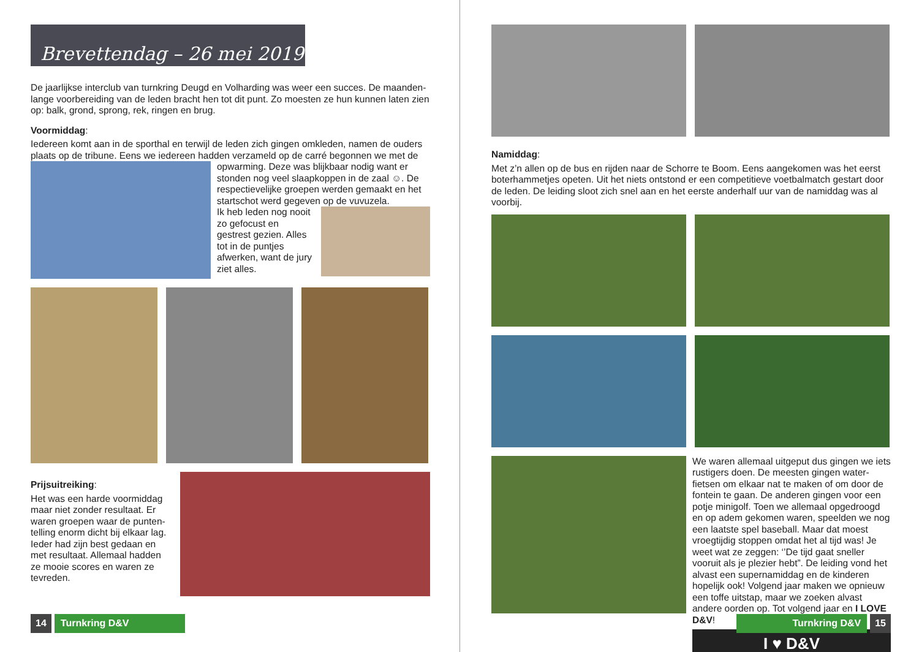Brevettendag – 26 mei 2019
De jaarlijkse interclub van turnkring Deugd en Volharding was weer een succes. De maanden-lange voorbereiding van de leden bracht hen tot dit punt. Zo moesten ze hun kunnen laten zien op: balk, grond, sprong, rek, ringen en brug.
Voormiddag:
Iedereen komt aan in de sporthal en terwijl de leden zich gingen omkleden, namen de ouders plaats op de tribune. Eens we iedereen hadden verzameld op de carré begonnen we met de
opwarming. Deze was blijkbaar nodig want er stonden nog veel slaapkoppen in de zaal ☺. De respectievelijke groepen werden gemaakt en het startschot werd gegeven op de vuvuzela.
Ik heb leden nog nooit zo gefocust en gestrest gezien. Alles tot in de puntjes afwerken, want de jury ziet alles.
Prijsuitreiking:
Het was een harde voormiddag maar niet zonder resultaat. Er waren groepen waar de punten-telling enorm dicht bij elkaar lag. Ieder had zijn best gedaan en met resultaat. Allemaal hadden ze mooie scores en waren ze tevreden.
14 Turnkring D&V
Namiddag:
Met z’n allen op de bus en rijden naar de Schorre te Boom. Eens aangekomen was het eerst boterhammetjes opeten. Uit het niets ontstond er een competitieve voetbalmatch gestart door de leden. De leiding sloot zich snel aan en het eerste anderhalf uur van de namiddag was al voorbij.
We waren allemaal uitgeput dus gingen we iets rustigers doen. De meesten gingen water-fietsen om elkaar nat te maken of om door de fontein te gaan. De anderen gingen voor een potje minigolf. Toen we allemaal opgedroogd en op adem gekomen waren, speelden we nog een laatste spel baseball. Maar dat moest vroegtijdig stoppen omdat het al tijd was! Je weet wat ze zeggen: ‘’De tijd gaat sneller vooruit als je plezier hebt”. De leiding vond het alvast een supernamiddag en de kinderen hopelijk ook! Volgend jaar maken we opnieuw een toffe uitstap, maar we zoeken alvast andere oorden op. Tot volgend jaar en I LOVE D&V!
I ♥ D&V
Turnkring D&V 15